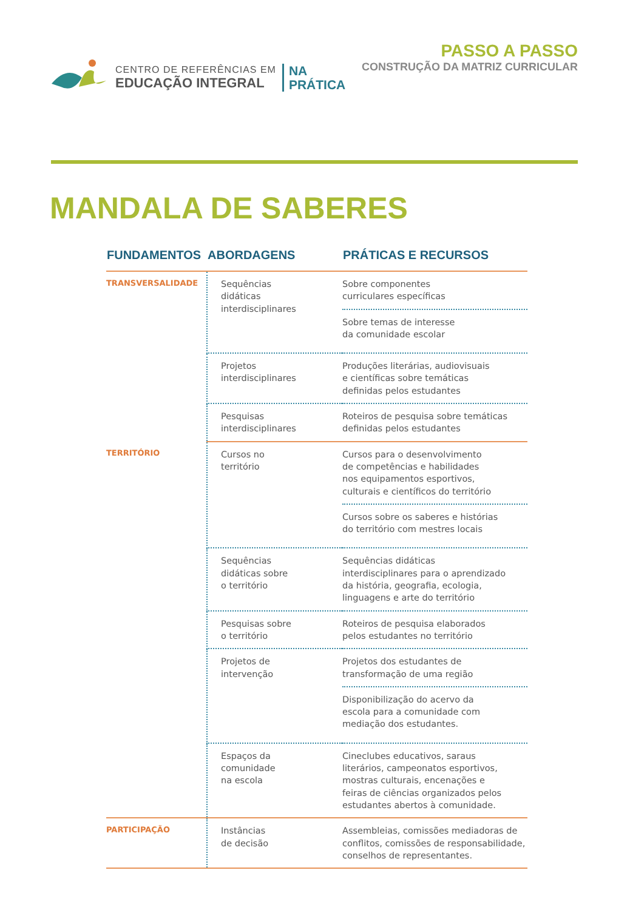CENTRO DE REFERÊNCIAS EM
EDUCAÇÃO INTEGRAL
NA
PRÁTICA
PASSO A PASSO
CONSTRUÇÃO DA MATRIZ CURRICULAR
MANDALA DE SABERES
| FUNDAMENTOS | ABORDAGENS | PRÁTICAS E RECURSOS |
| --- | --- | --- |
| TRANSVERSALIDADE | Sequências didáticas interdisciplinares | Sobre componentes curriculares específicas Sobre temas de interesse da comunidade escolar |
| | Projetos interdisciplinares | Produções literárias, audiovisuais e científicas sobre temáticas definidas pelos estudantes |
| | Pesquisas interdisciplinares | Roteiros de pesquisa sobre temáticas definidas pelos estudantes |
| TERRITÓRIO | Cursos no território | Cursos para o desenvolvimento de competências e habilidades nos equipamentos esportivos, culturais e científicos do território Cursos sobre os saberes e histórias do território com mestres locais |
| | Sequências didáticas sobre o território | Sequências didáticas interdisciplinares para o aprendizado da história, geografia, ecologia, linguagens e arte do território |
| | Pesquisas sobre o território | Roteiros de pesquisa elaborados pelos estudantes no território |
| | Projetos de intervenção | Projetos dos estudantes de transformação de uma região Disponibilização do acervo da escola para a comunidade com mediação dos estudantes. |
| | Espaços da comunidade na escola | Cineclubes educativos, saraus literários, campeonatos esportivos, mostras culturais, encenações e feiras de ciências organizados pelos estudantes abertos à comunidade. |
| PARTICIPAÇÃO | Instâncias de decisão | Assembleias, comissões mediadoras de conflitos, comissões de responsabilidade, conselhos de representantes. |